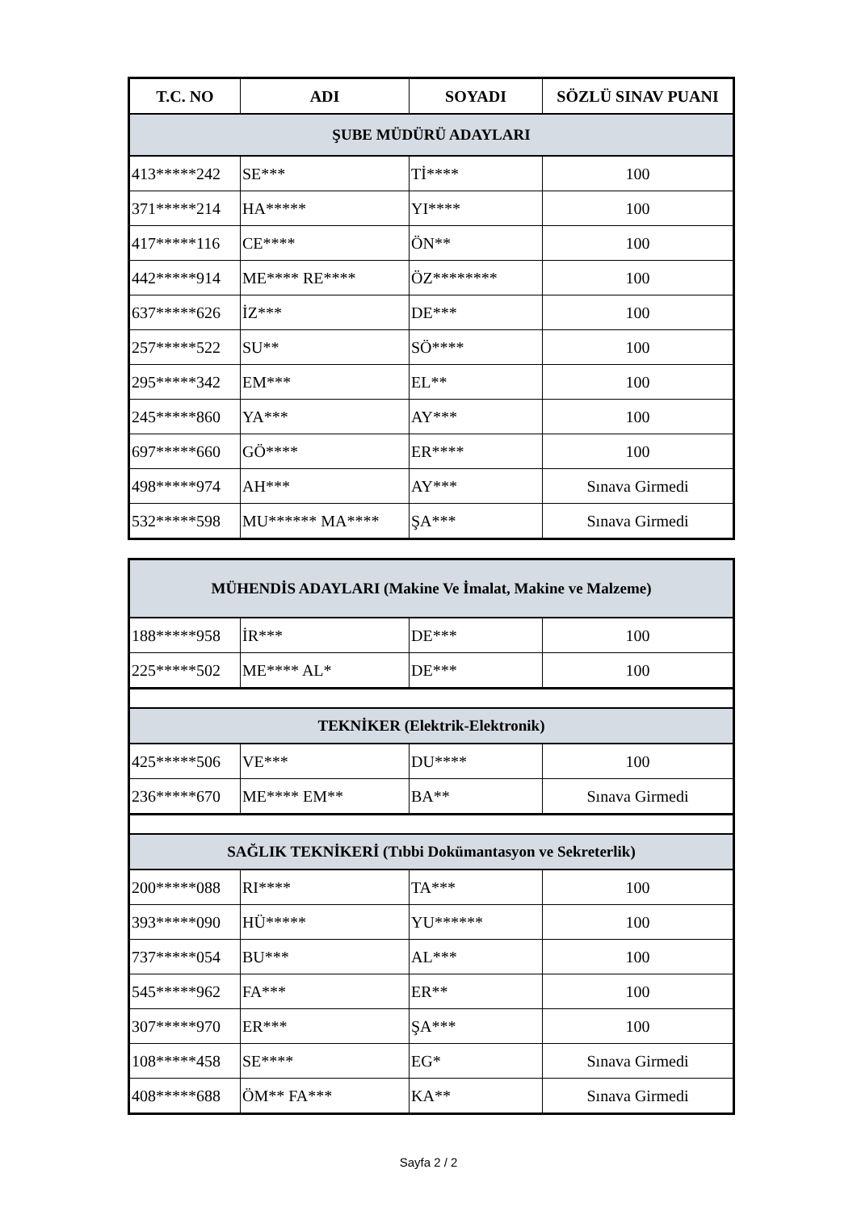| T.C. NO | ADI | SOYADI | SÖZLÜ SINAV PUANI |
| --- | --- | --- | --- |
| ŞUBE MÜDÜRÜ ADAYLARI | | | |
| 413*****242 | SE*** | Tİ**** | 100 |
| 371*****214 | HA***** | YI**** | 100 |
| 417*****116 | CE**** | ÖN** | 100 |
| 442*****914 | ME**** RE**** | ÖZ******** | 100 |
| 637*****626 | İZ*** | DE*** | 100 |
| 257*****522 | SU** | SÖ**** | 100 |
| 295*****342 | EM*** | EL** | 100 |
| 245*****860 | YA*** | AY*** | 100 |
| 697*****660 | GÖ**** | ER**** | 100 |
| 498*****974 | AH*** | AY*** | Sınava Girmedi |
| 532*****598 | MU****** MA**** | ŞA*** | Sınava Girmedi |
| MÜHENDİS ADAYLARI (Makine Ve İmalat, Makine ve Malzeme) | | | |
| 188*****958 | İR*** | DE*** | 100 |
| 225*****502 | ME**** AL* | DE*** | 100 |
| TEKNİKER (Elektrik-Elektronik) | | | |
| 425*****506 | VE*** | DU**** | 100 |
| 236*****670 | ME**** EM** | BA** | Sınava Girmedi |
| SAĞLIK TEKNİKERİ (Tıbbi Dokümantasyon ve Sekreterlik) | | | |
| 200*****088 | RI**** | TA*** | 100 |
| 393*****090 | HÜ***** | YU****** | 100 |
| 737*****054 | BU*** | AL*** | 100 |
| 545*****962 | FA*** | ER** | 100 |
| 307*****970 | ER*** | ŞA*** | 100 |
| 108*****458 | SE**** | EG* | Sınava Girmedi |
| 408*****688 | ÖM** FA*** | KA** | Sınava Girmedi |
Sayfa 2 / 2